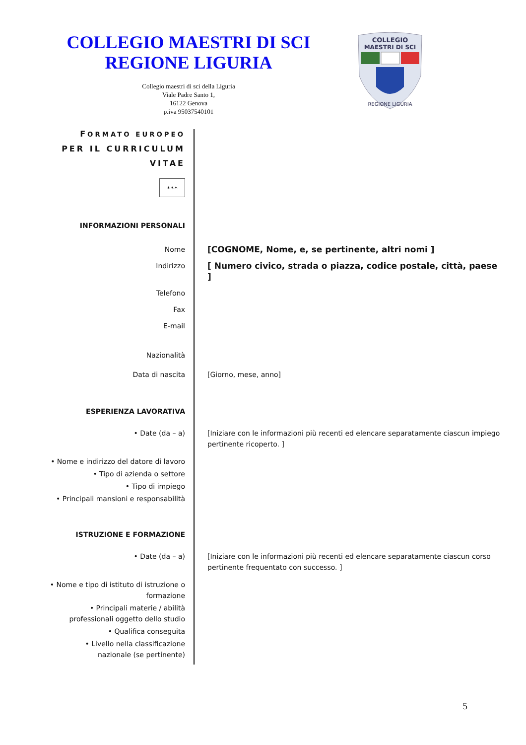COLLEGIO MAESTRI DI SCI
REGIONE LIGURIA
Collegio maestri di sci della Liguria
Viale Padre Santo 1,
16122 Genova
p.iva 95037540101
COLLEGIO
MAESTRI DI SCI
REGIONE LIGURIA
FORMATO EUROPEO
PER IL CURRICULUM
VITAE
✶✶✶
INFORMAZIONI PERSONALI
Nome
[COGNOME, Nome, e, se pertinente, altri nomi ]
Indirizzo
[ Numero civico, strada o piazza, codice postale, città, paese ]
Telefono
Fax
E-mail
Nazionalità
Data di nascita [Giorno, mese, anno]
ESPERIENZA LAVORATIVA
• Date (da – a) [Iniziare con le informazioni più recenti ed elencare separatamente ciascun impiego pertinente ricoperto. ]
• Nome e indirizzo del datore di lavoro
• Tipo di azienda o settore
• Tipo di impiego
• Principali mansioni e responsabilità
ISTRUZIONE E FORMAZIONE
• Date (da – a) [Iniziare con le informazioni più recenti ed elencare separatamente ciascun corso pertinente frequentato con successo. ]
• Nome e tipo di istituto di istruzione o formazione
• Principali materie / abilità professionali oggetto dello studio
• Qualifica conseguita
• Livello nella classificazione nazionale (se pertinente)
5